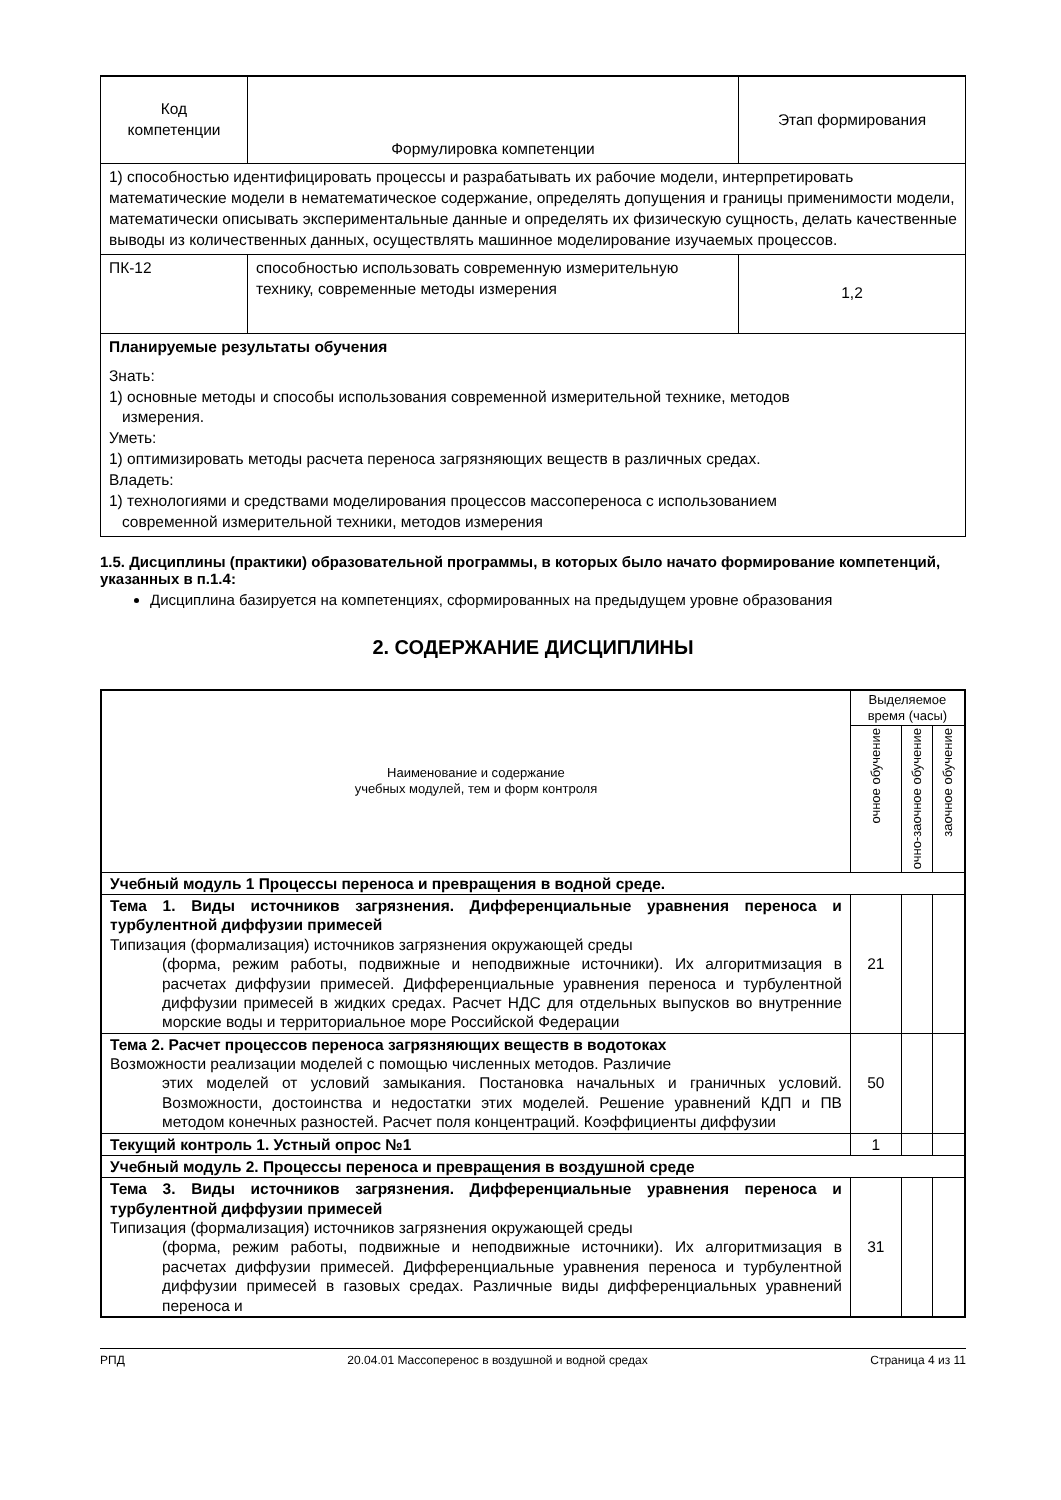| Код компетенции | Формулировка компетенции | Этап формирования |
| 1) способностью идентифицировать процессы и разрабатывать их рабочие модели, интерпретировать математические модели в нематематическое содержание, определять допущения и границы применимости модели, математически описывать экспериментальные данные и определять их физическую сущность, делать качественные выводы из количественных данных, осуществлять машинное моделирование изучаемых процессов. | | |
| ПК-12 | способностью использовать современную измерительную технику, современные методы измерения | 1,2 |
| Планируемые результаты обучения Знать: 1) основные методы и способы использования современной измерительной технике, методов измерения. Уметь: 1) оптимизировать методы расчета переноса загрязняющих веществ в различных средах. Владеть: 1) технологиями и средствами моделирования процессов массопереноса с использованием современной измерительной техники, методов измерения | | |
1.5. Дисциплины (практики) образовательной программы, в которых было начато формирование компетенций, указанных в п.1.4:
Дисциплина базируется на компетенциях, сформированных на предыдущем уровне образования
2. СОДЕРЖАНИЕ ДИСЦИПЛИНЫ
| Наименование и содержание учебных модулей, тем и форм контроля | Выделяемое время (часы) | | |
| | очное обучение | очно-заочное обучение | заочное обучение |
| Учебный модуль 1 Процессы переноса и превращения в водной среде. | | | |
| Тема 1. Виды источников загрязнения. Дифференциальные уравнения переноса и турбулентной диффузии примесей Типизация (формализация) источников загрязнения окружающей среды (форма, режим работы, подвижные и неподвижные источники). Их алгоритмизация в расчетах диффузии примесей. Дифференциальные уравнения переноса и турбулентной диффузии примесей в жидких средах. Расчет НДС для отдельных выпусков во внутренние морские воды и территориальное море Российской Федерации | 21 | | |
| Тема 2. Расчет процессов переноса загрязняющих веществ в водотоках Возможности реализации моделей с помощью численных методов. Различие этих моделей от условий замыкания. Постановка начальных и граничных условий. Возможности, достоинства и недостатки этих моделей. Решение уравнений КДП и ПВ методом конечных разностей. Расчет поля концентраций. Коэффициенты диффузии | 50 | | |
| Текущий контроль 1. Устный опрос №1 | 1 | | |
| Учебный модуль 2. Процессы переноса и превращения в воздушной среде | | | |
| Тема 3. Виды источников загрязнения. Дифференциальные уравнения переноса и турбулентной диффузии примесей Типизация (формализация) источников загрязнения окружающей среды (форма, режим работы, подвижные и неподвижные источники). Их алгоритмизация в расчетах диффузии примесей. Дифференциальные уравнения переноса и турбулентной диффузии примесей в газовых средах. Различные виды дифференциальных уравнений переноса и | 31 | | |
РПД 20.04.01 Массоперенос в воздушной и водной средах Страница 4 из 11